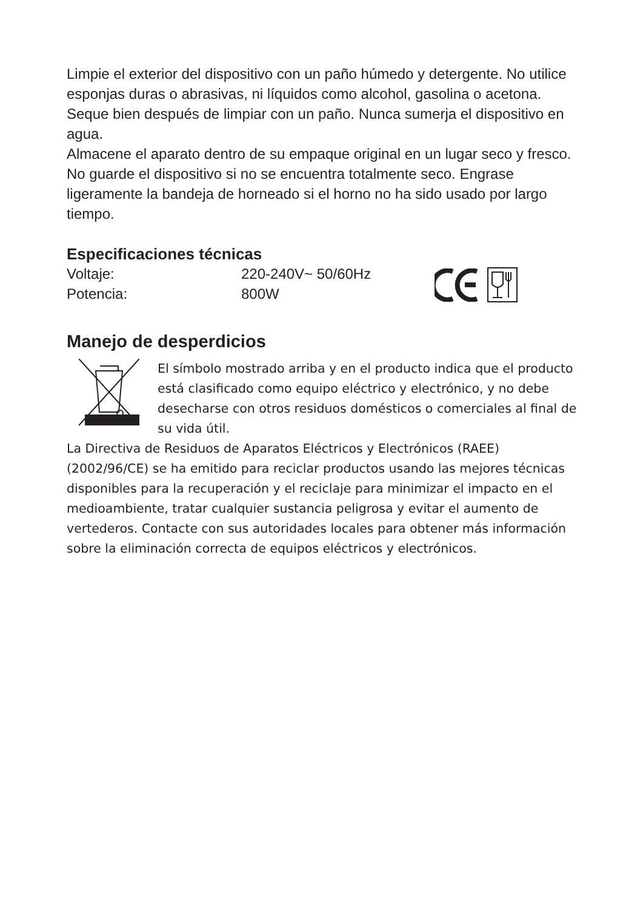Limpie el exterior del dispositivo con un paño húmedo y detergente. No utilice esponjas duras o abrasivas, ni líquidos como alcohol, gasolina o acetona. Seque bien después de limpiar con un paño. Nunca sumerja el dispositivo en agua.
Almacene el aparato dentro de su empaque original en un lugar seco y fresco. No guarde el dispositivo si no se encuentra totalmente seco. Engrase ligeramente la bandeja de horneado si el horno no ha sido usado por largo tiempo.
Especificaciones técnicas
| Voltaje: | 220-240V~ 50/60Hz |
| Potencia: | 800W |
Manejo de desperdicios
El símbolo mostrado arriba y en el producto indica que el producto está clasificado como equipo eléctrico y electrónico, y no debe desecharse con otros residuos domésticos o comerciales al final de su vida útil.
La Directiva de Residuos de Aparatos Eléctricos y Electrónicos (RAEE) (2002/96/CE) se ha emitido para reciclar productos usando las mejores técnicas disponibles para la recuperación y el reciclaje para minimizar el impacto en el medioambiente, tratar cualquier sustancia peligrosa y evitar el aumento de vertederos. Contacte con sus autoridades locales para obtener más información sobre la eliminación correcta de equipos eléctricos y electrónicos.